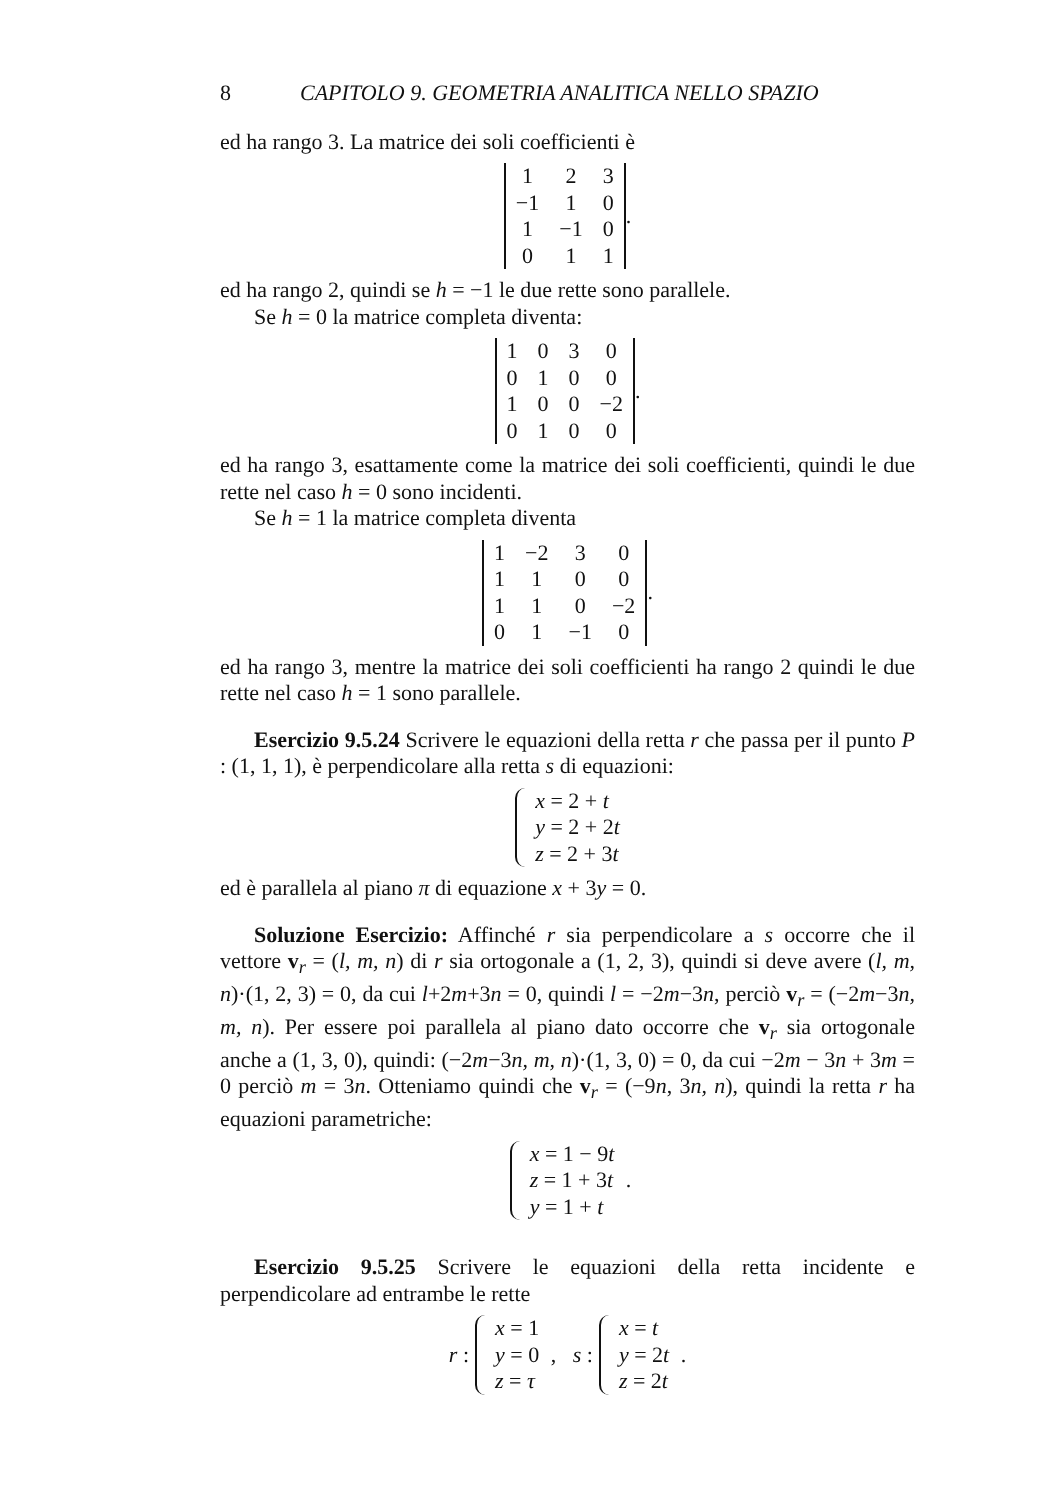8 CAPITOLO 9. GEOMETRIA ANALITICA NELLO SPAZIO
ed ha rango 3. La matrice dei soli coefficienti è
| 1 | 2 | 3 |
| −1 | 1 | 0 |
| 1 | −1 | 0 |
| 0 | 1 | 1 |
.
ed ha rango 2, quindi se h = −1 le due rette sono parallele.
Se h = 0 la matrice completa diventa:
| 1 | 0 | 3 | 0 |
| 0 | 1 | 0 | 0 |
| 1 | 0 | 0 | −2 |
| 0 | 1 | 0 | 0 |
.
ed ha rango 3, esattamente come la matrice dei soli coefficienti, quindi le due rette nel caso h = 0 sono incidenti.
Se h = 1 la matrice completa diventa
| 1 | −2 | 3 | 0 |
| 1 | 1 | 0 | 0 |
| 1 | 1 | 0 | −2 |
| 0 | 1 | −1 | 0 |
.
ed ha rango 3, mentre la matrice dei soli coefficienti ha rango 2 quindi le due rette nel caso h = 1 sono parallele.
Esercizio 9.5.24 Scrivere le equazioni della retta r che passa per il punto P : (1, 1, 1), è perpendicolare alla retta s di equazioni:
x = 2 + t
y = 2 + 2t
z = 2 + 3t
ed è parallela al piano π di equazione x + 3y = 0.
Soluzione Esercizio: Affinché r sia perpendicolare a s occorre che il vettore v<sub>r</sub> = (l, m, n) di r sia ortogonale a (1, 2, 3), quindi si deve avere (l, m, n)·(1, 2, 3) = 0, da cui l+2m+3n = 0, quindi l = −2m−3n, perciò v<sub>r</sub> = (−2m−3n, m, n). Per essere poi parallela al piano dato occorre che v<sub>r</sub> sia ortogonale anche a (1, 3, 0), quindi: (−2m−3n, m, n)·(1, 3, 0) = 0, da cui −2m − 3n + 3m = 0 perciò m = 3n. Otteniamo quindi che v<sub>r</sub> = (−9n, 3n, n), quindi la retta r ha equazioni parametriche:
x = 1 − 9t
z = 1 + 3t
y = 1 + t
.
Esercizio 9.5.25 Scrivere le equazioni della retta incidente e perpendicolare ad entrambe le rette
r :
x = 1
y = 0
z = τ
, s :
x = t
y = 2t
z = 2t
.